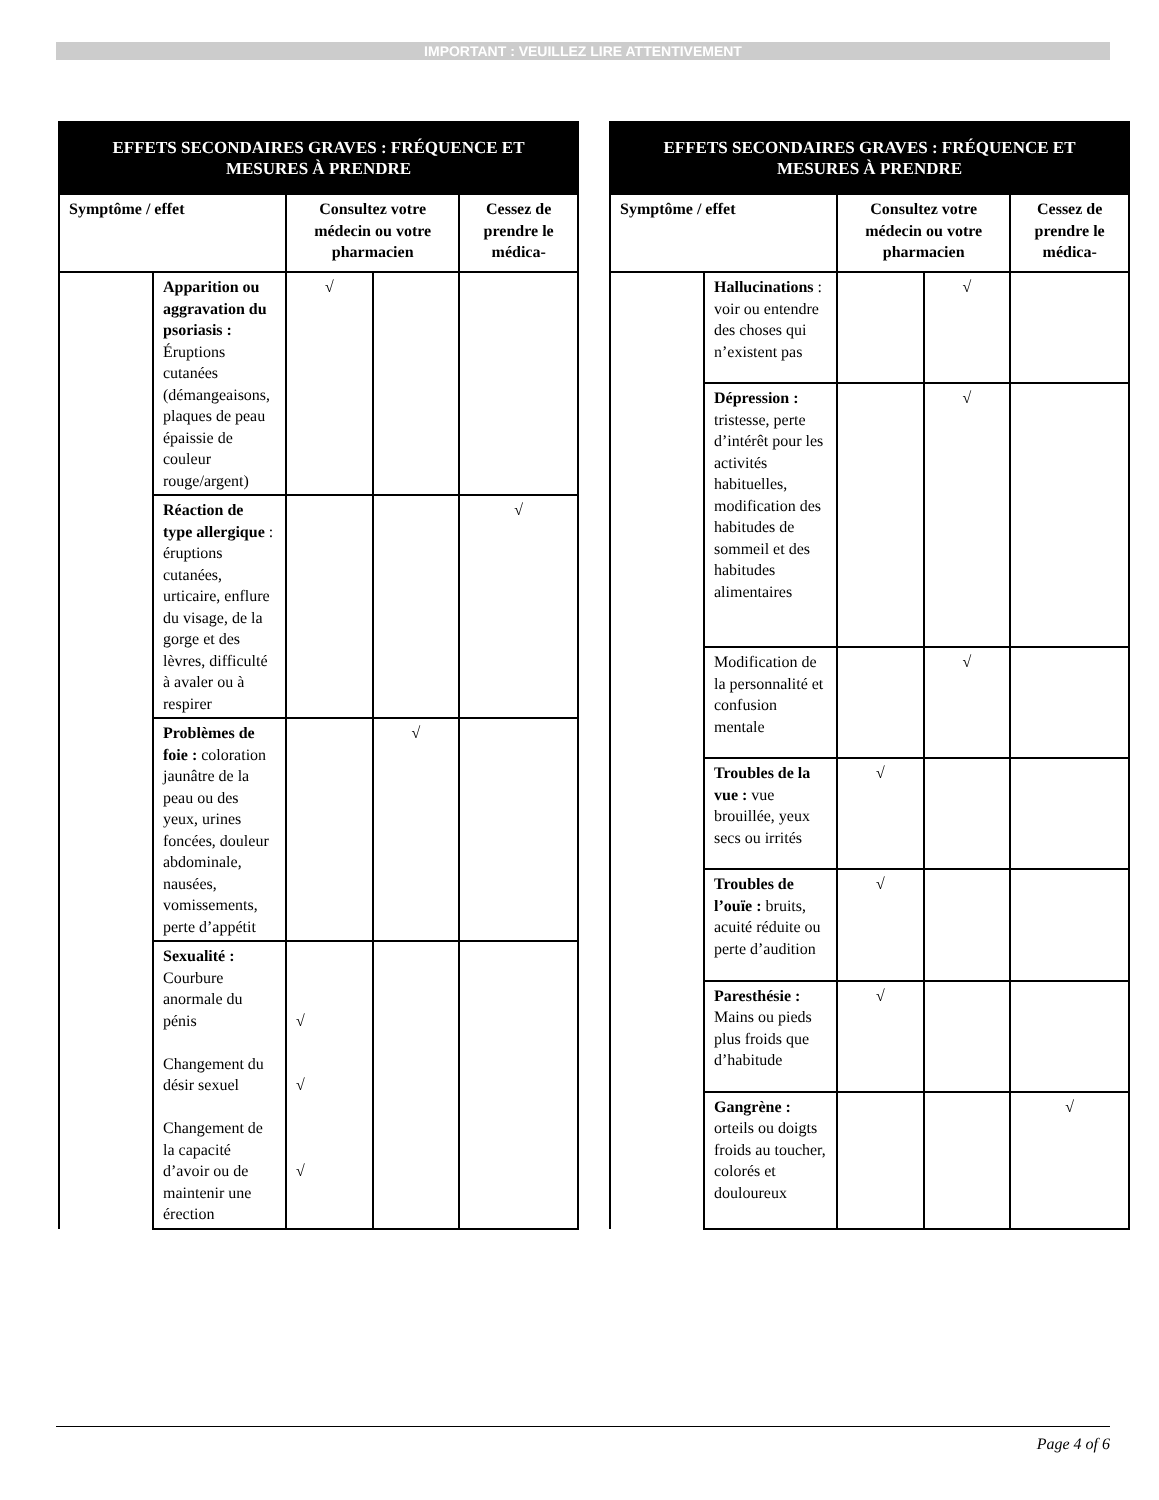IMPORTANT : VEUILLEZ LIRE ATTENTIVEMENT
| EFFETS SECONDAIRES GRAVES : FRÉQUENCE ET MESURES À PRENDRE | | | | |
| --- | --- | --- | --- | --- |
| Symptôme / effet | | Consultez votre médecin ou votre pharmacien | | Cessez de prendre le médica- |
| | Apparition ou aggravation du psoriasis : Éruptions cutanées (démangeaisons, plaques de peau épaissie de couleur rouge/argent) | √ | | |
| | Réaction de type allergique : éruptions cutanées, urticaire, enflure du visage, de la gorge et des lèvres, difficulté à avaler ou à respirer | | | √ |
| | Problèmes de foie : coloration jaunâtre de la peau ou des yeux, urines foncées, douleur abdominale, nausées, vomissements, perte d’appétit | | √ | |
| | Sexualité : Courbure anormale du pénis Changement du désir sexuel Changement de la capacité d’avoir ou de maintenir une érection | √ √ √ | | |
| EFFETS SECONDAIRES GRAVES : FRÉQUENCE ET MESURES À PRENDRE | | | | |
| --- | --- | --- | --- | --- |
| Symptôme / effet | | Consultez votre médecin ou votre pharmacien | | Cessez de prendre le médica- |
| | Hallucinations : voir ou entendre des choses qui n’existent pas | | √ | |
| | Dépression : tristesse, perte d’intérêt pour les activités habituelles, modification des habitudes de sommeil et des habitudes alimentaires | | √ | |
| | Modification de la personnalité et confusion mentale | | √ | |
| | Troubles de la vue : vue brouillée, yeux secs ou irrités | √ | | |
| | Troubles de l’ouïe : bruits, acuité réduite ou perte d’audition | √ | | |
| | Paresthésie : Mains ou pieds plus froids que d’habitude | √ | | |
| | Gangrène : orteils ou doigts froids au toucher, colorés et douloureux | | | √ |
Page 4 of 6